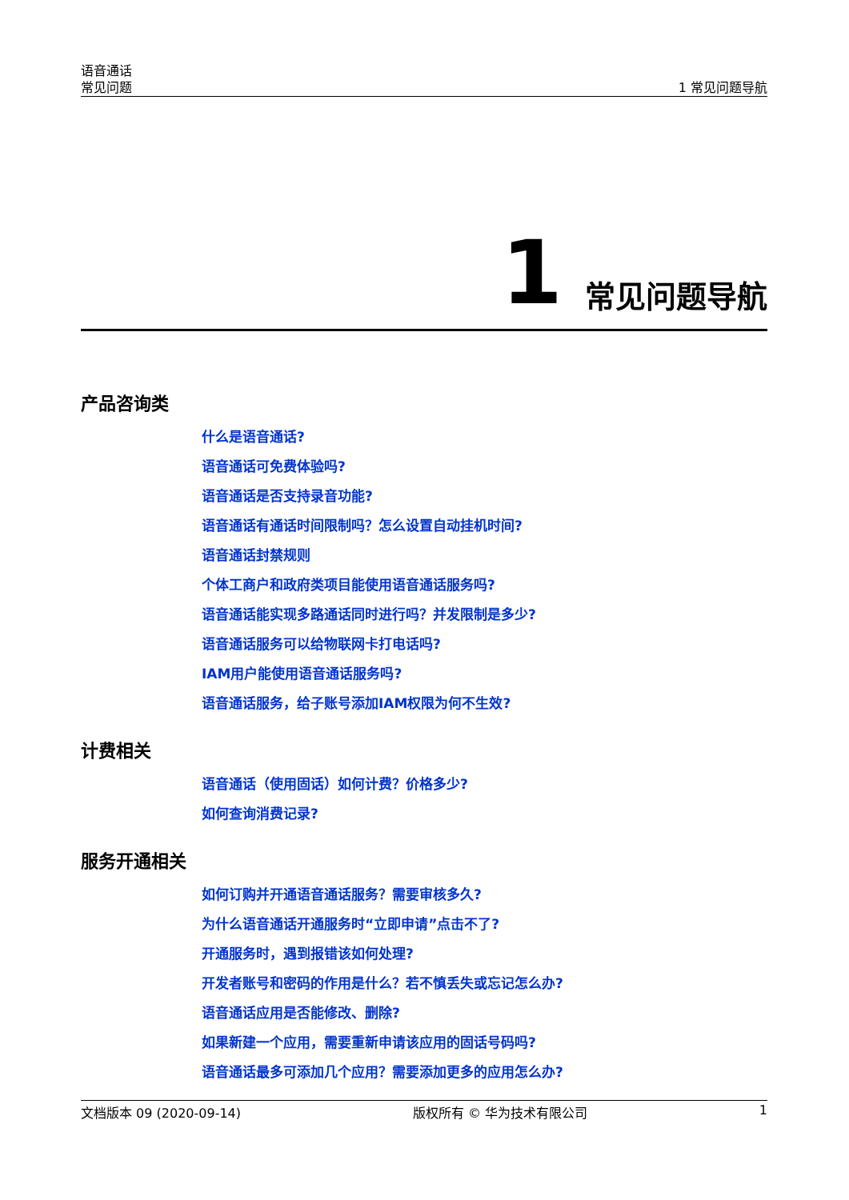语音通话
常见问题
1 常见问题导航
1 常见问题导航
产品咨询类
什么是语音通话?
语音通话可免费体验吗?
语音通话是否支持录音功能?
语音通话有通话时间限制吗？怎么设置自动挂机时间?
语音通话封禁规则
个体工商户和政府类项目能使用语音通话服务吗?
语音通话能实现多路通话同时进行吗？并发限制是多少?
语音通话服务可以给物联网卡打电话吗?
IAM用户能使用语音通话服务吗?
语音通话服务，给子账号添加IAM权限为何不生效?
计费相关
语音通话（使用固话）如何计费？价格多少?
如何查询消费记录?
服务开通相关
如何订购并开通语音通话服务？需要审核多久?
为什么语音通话开通服务时“立即申请”点击不了?
开通服务时，遇到报错该如何处理?
开发者账号和密码的作用是什么？若不慎丢失或忘记怎么办?
语音通话应用是否能修改、删除?
如果新建一个应用，需要重新申请该应用的固话号码吗?
语音通话最多可添加几个应用？需要添加更多的应用怎么办?
文档版本 09 (2020-09-14) 版权所有 © 华为技术有限公司 1